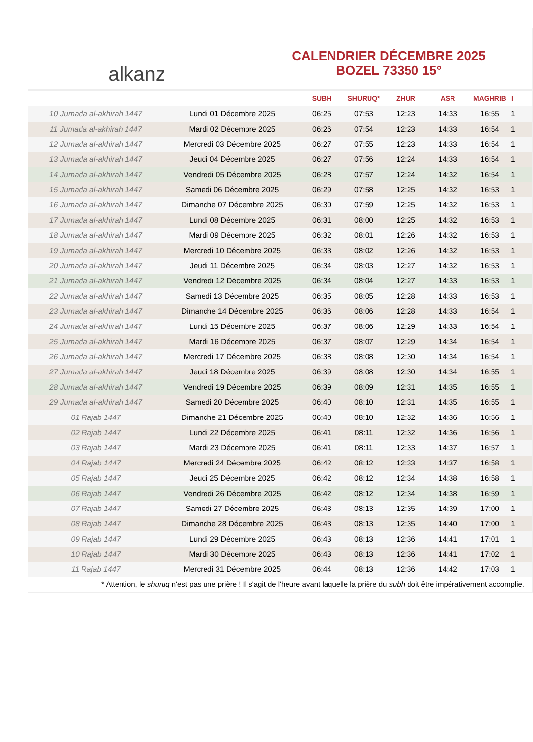alkanz
CALENDRIER DÉCEMBRE 2025
BOZEL 73350 15°
| | | SUBH | SHURUQ* | ZHUR | ASR | MAGHRIB | I |
| --- | --- | --- | --- | --- | --- | --- | --- |
| 10 Jumada al-akhirah 1447 | Lundi 01 Décembre 2025 | 06:25 | 07:53 | 12:23 | 14:33 | 16:55 | 1 |
| 11 Jumada al-akhirah 1447 | Mardi 02 Décembre 2025 | 06:26 | 07:54 | 12:23 | 14:33 | 16:54 | 1 |
| 12 Jumada al-akhirah 1447 | Mercredi 03 Décembre 2025 | 06:27 | 07:55 | 12:23 | 14:33 | 16:54 | 1 |
| 13 Jumada al-akhirah 1447 | Jeudi 04 Décembre 2025 | 06:27 | 07:56 | 12:24 | 14:33 | 16:54 | 1 |
| 14 Jumada al-akhirah 1447 | Vendredi 05 Décembre 2025 | 06:28 | 07:57 | 12:24 | 14:32 | 16:54 | 1 |
| 15 Jumada al-akhirah 1447 | Samedi 06 Décembre 2025 | 06:29 | 07:58 | 12:25 | 14:32 | 16:53 | 1 |
| 16 Jumada al-akhirah 1447 | Dimanche 07 Décembre 2025 | 06:30 | 07:59 | 12:25 | 14:32 | 16:53 | 1 |
| 17 Jumada al-akhirah 1447 | Lundi 08 Décembre 2025 | 06:31 | 08:00 | 12:25 | 14:32 | 16:53 | 1 |
| 18 Jumada al-akhirah 1447 | Mardi 09 Décembre 2025 | 06:32 | 08:01 | 12:26 | 14:32 | 16:53 | 1 |
| 19 Jumada al-akhirah 1447 | Mercredi 10 Décembre 2025 | 06:33 | 08:02 | 12:26 | 14:32 | 16:53 | 1 |
| 20 Jumada al-akhirah 1447 | Jeudi 11 Décembre 2025 | 06:34 | 08:03 | 12:27 | 14:32 | 16:53 | 1 |
| 21 Jumada al-akhirah 1447 | Vendredi 12 Décembre 2025 | 06:34 | 08:04 | 12:27 | 14:33 | 16:53 | 1 |
| 22 Jumada al-akhirah 1447 | Samedi 13 Décembre 2025 | 06:35 | 08:05 | 12:28 | 14:33 | 16:53 | 1 |
| 23 Jumada al-akhirah 1447 | Dimanche 14 Décembre 2025 | 06:36 | 08:06 | 12:28 | 14:33 | 16:54 | 1 |
| 24 Jumada al-akhirah 1447 | Lundi 15 Décembre 2025 | 06:37 | 08:06 | 12:29 | 14:33 | 16:54 | 1 |
| 25 Jumada al-akhirah 1447 | Mardi 16 Décembre 2025 | 06:37 | 08:07 | 12:29 | 14:34 | 16:54 | 1 |
| 26 Jumada al-akhirah 1447 | Mercredi 17 Décembre 2025 | 06:38 | 08:08 | 12:30 | 14:34 | 16:54 | 1 |
| 27 Jumada al-akhirah 1447 | Jeudi 18 Décembre 2025 | 06:39 | 08:08 | 12:30 | 14:34 | 16:55 | 1 |
| 28 Jumada al-akhirah 1447 | Vendredi 19 Décembre 2025 | 06:39 | 08:09 | 12:31 | 14:35 | 16:55 | 1 |
| 29 Jumada al-akhirah 1447 | Samedi 20 Décembre 2025 | 06:40 | 08:10 | 12:31 | 14:35 | 16:55 | 1 |
| 01 Rajab 1447 | Dimanche 21 Décembre 2025 | 06:40 | 08:10 | 12:32 | 14:36 | 16:56 | 1 |
| 02 Rajab 1447 | Lundi 22 Décembre 2025 | 06:41 | 08:11 | 12:32 | 14:36 | 16:56 | 1 |
| 03 Rajab 1447 | Mardi 23 Décembre 2025 | 06:41 | 08:11 | 12:33 | 14:37 | 16:57 | 1 |
| 04 Rajab 1447 | Mercredi 24 Décembre 2025 | 06:42 | 08:12 | 12:33 | 14:37 | 16:58 | 1 |
| 05 Rajab 1447 | Jeudi 25 Décembre 2025 | 06:42 | 08:12 | 12:34 | 14:38 | 16:58 | 1 |
| 06 Rajab 1447 | Vendredi 26 Décembre 2025 | 06:42 | 08:12 | 12:34 | 14:38 | 16:59 | 1 |
| 07 Rajab 1447 | Samedi 27 Décembre 2025 | 06:43 | 08:13 | 12:35 | 14:39 | 17:00 | 1 |
| 08 Rajab 1447 | Dimanche 28 Décembre 2025 | 06:43 | 08:13 | 12:35 | 14:40 | 17:00 | 1 |
| 09 Rajab 1447 | Lundi 29 Décembre 2025 | 06:43 | 08:13 | 12:36 | 14:41 | 17:01 | 1 |
| 10 Rajab 1447 | Mardi 30 Décembre 2025 | 06:43 | 08:13 | 12:36 | 14:41 | 17:02 | 1 |
| 11 Rajab 1447 | Mercredi 31 Décembre 2025 | 06:44 | 08:13 | 12:36 | 14:42 | 17:03 | 1 |
* Attention, le shuruq n'est pas une prière ! Il s'agit de l'heure avant laquelle la prière du subh doit être impérativement accomplie.